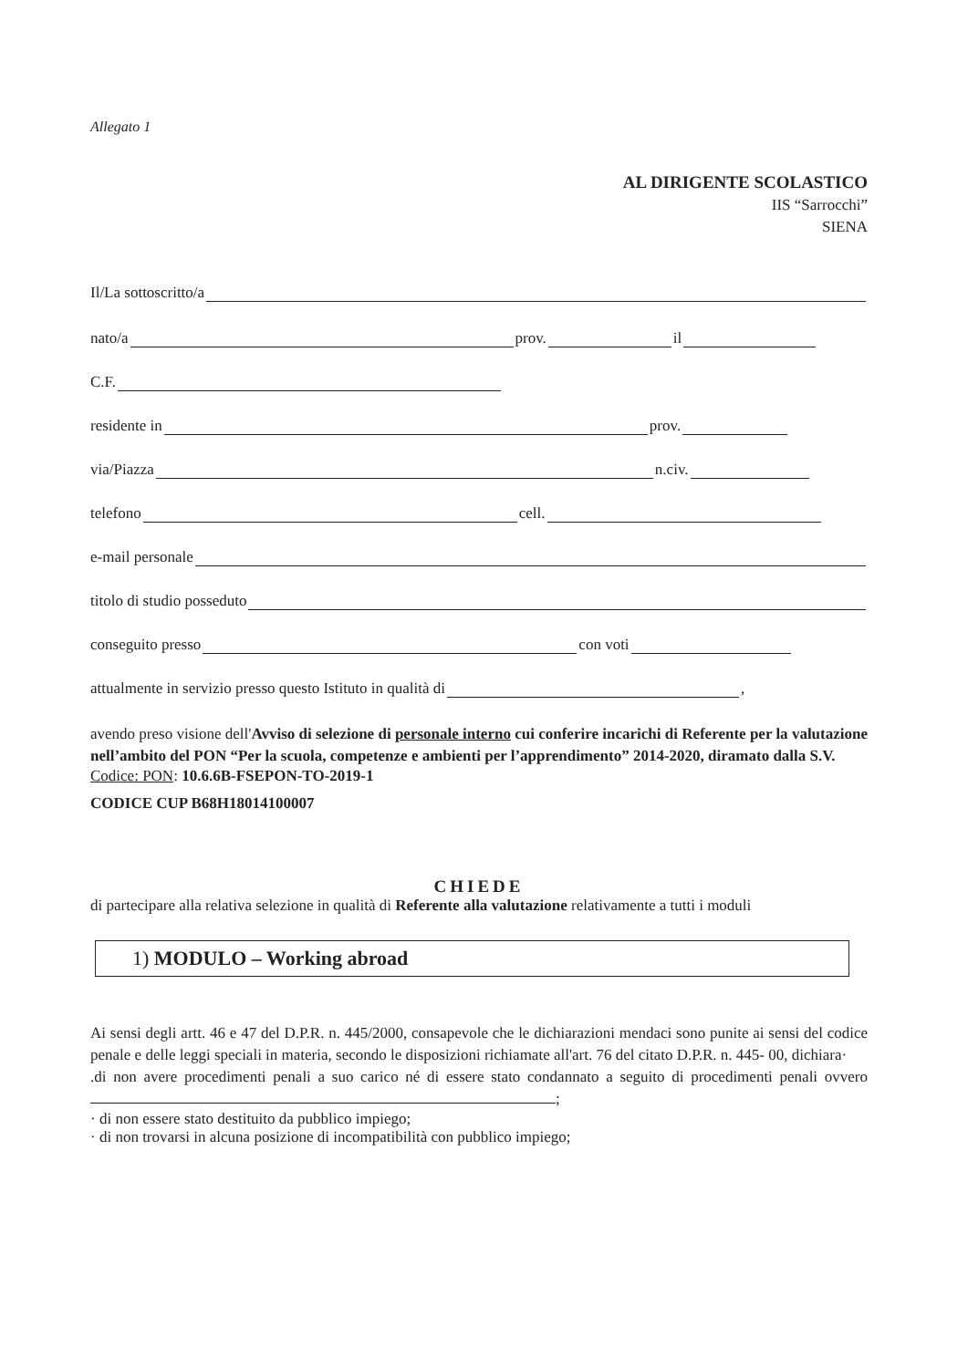Allegato 1
AL DIRIGENTE SCOLASTICO
IIS “Sarrocchi”
SIENA
Il/La sottoscritto/a
nato/a prov. il
C.F.
residente in prov.
via/Piazza n.civ.
telefono cell.
e-mail personale
titolo di studio posseduto
conseguito presso con voti
attualmente in servizio presso questo Istituto in qualità di ,
avendo preso visione dell'Avviso di selezione di personale interno cui conferire incarichi di Referente per la valutazione nell’ambito del PON “Per la scuola, competenze e ambienti per l’apprendimento” 2014-2020, diramato dalla S.V.
Codice: PON: 10.6.6B-FSEPON-TO-2019-1
CODICE CUP B68H18014100007
CHIEDE
di partecipare alla relativa selezione in qualità di Referente alla valutazione relativamente a tutti i moduli
1) MODULO – Working abroad
Ai sensi degli artt. 46 e 47 del D.P.R. n. 445/2000, consapevole che le dichiarazioni mendaci sono punite ai sensi del codice penale e delle leggi speciali in materia, secondo le disposizioni richiamate all'art. 76 del citato D.P.R. n. 445- 00, dichiara·
.di non avere procedimenti penali a suo carico né di essere stato condannato a seguito di procedimenti penali ovvero ;
· di non essere stato destituito da pubblico impiego;
· di non trovarsi in alcuna posizione di incompatibilità con pubblico impiego;